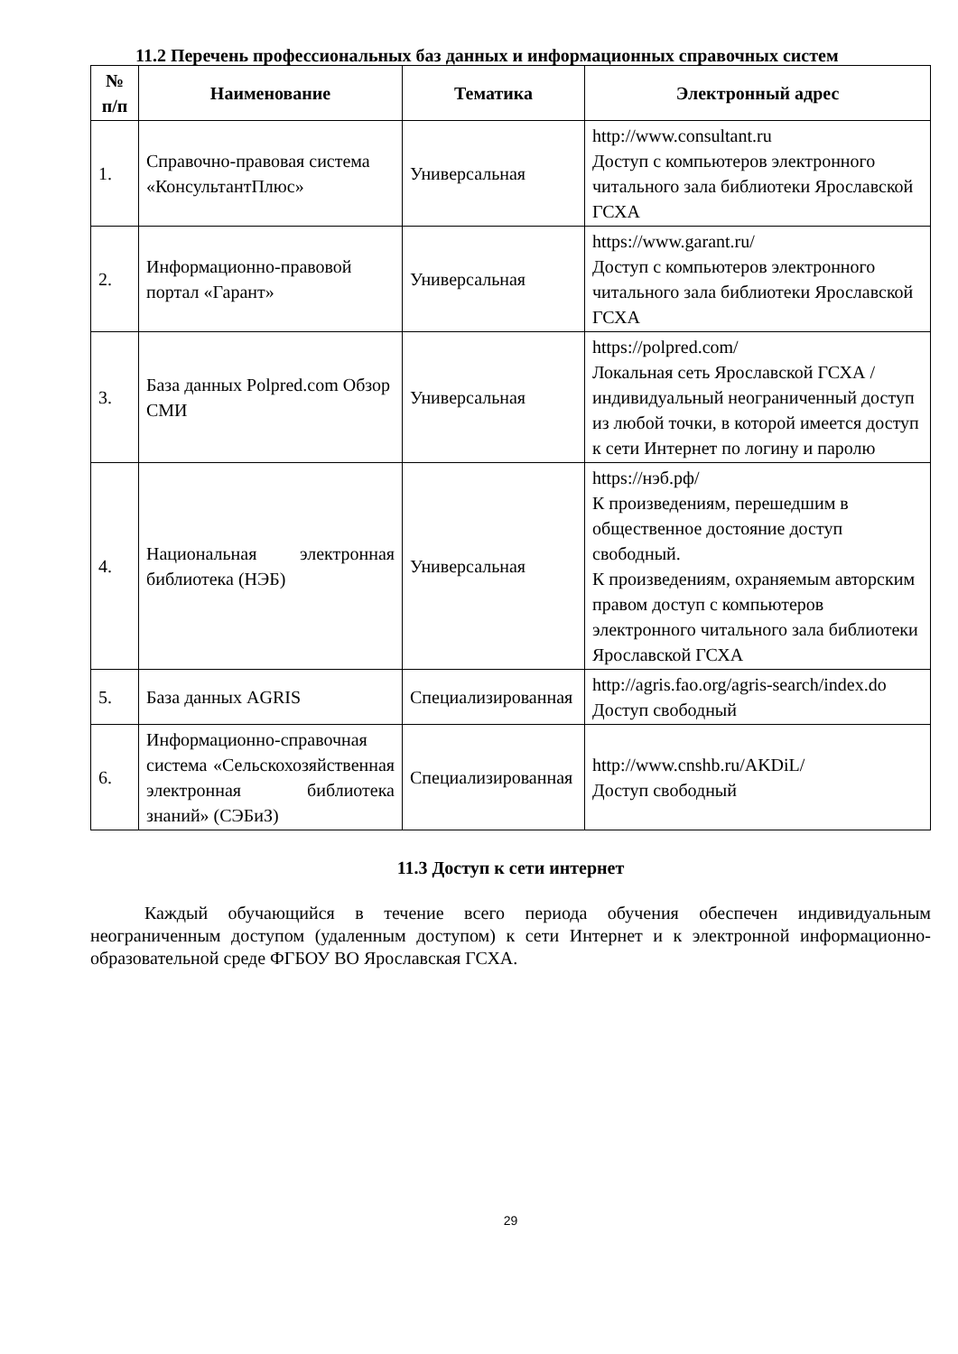11.2 Перечень профессиональных баз данных и информационных справочных систем
| № п/п | Наименование | Тематика | Электронный адрес |
| --- | --- | --- | --- |
| 1. | Справочно-правовая система «КонсультантПлюс» | Универсальная | http://www.consultant.ru Доступ с компьютеров электронного читального зала библиотеки Ярославской ГСХА |
| 2. | Информационно-правовой портал «Гарант» | Универсальная | https://www.garant.ru/ Доступ с компьютеров электронного читального зала библиотеки Ярославской ГСХА |
| 3. | База данных Polpred.com Обзор СМИ | Универсальная | https://polpred.com/ Локальная сеть Ярославской ГСХА / индивидуальный неограниченный доступ из любой точки, в которой имеется доступ к сети Интернет по логину и паролю |
| 4. | Национальная электронная библиотека (НЭБ) | Универсальная | https://нэб.рф/ К произведениям, перешедшим в общественное достояние доступ свободный. К произведениям, охраняемым авторским правом доступ с компьютеров электронного читального зала библиотеки Ярославской ГСХА |
| 5. | База данных AGRIS | Специализированная | http://agris.fao.org/agris-search/index.do Доступ свободный |
| 6. | Информационно-справочная система «Сельскохозяйственная электронная библиотека знаний» (СЭБиЗ) | Специализированная | http://www.cnshb.ru/AKDiL/ Доступ свободный |
11.3 Доступ к сети интернет
Каждый обучающийся в течение всего периода обучения обеспечен индивидуальным неограниченным доступом (удаленным доступом) к сети Интернет и к электронной информационно-образовательной среде ФГБОУ ВО Ярославская ГСХА.
29